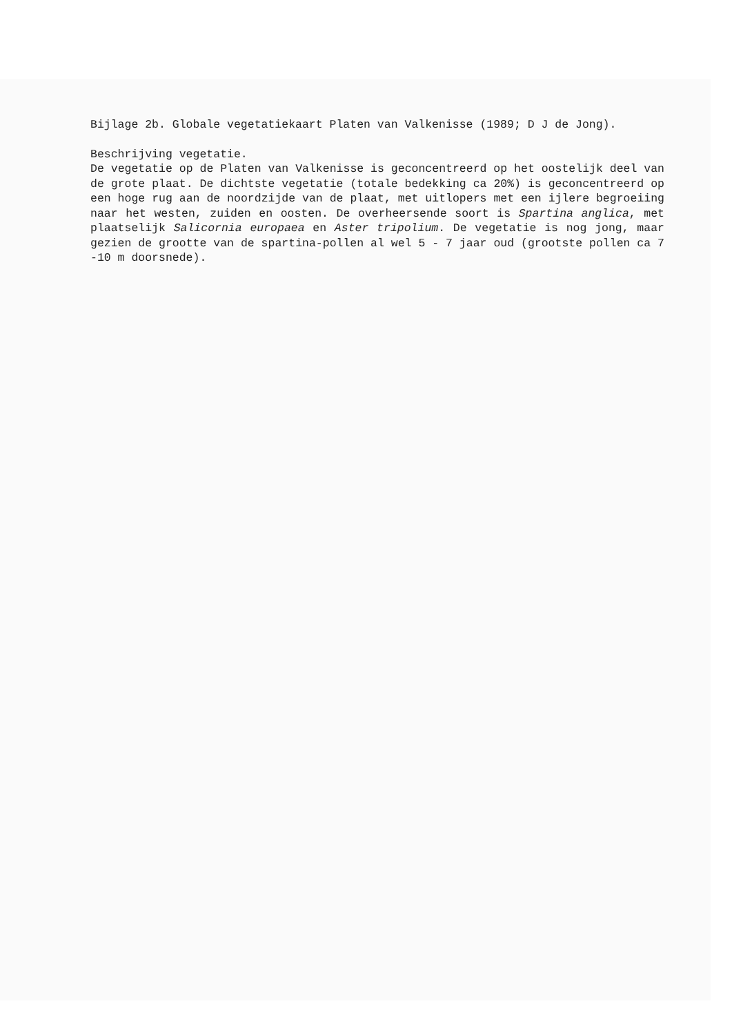Bijlage 2b. Globale vegetatiekaart Platen van Valkenisse (1989; D J de Jong).
Beschrijving vegetatie.
De vegetatie op de Platen van Valkenisse is geconcentreerd op het oostelijk deel van de grote plaat. De dichtste vegetatie (totale bedekking ca 20%) is geconcentreerd op een hoge rug aan de noordzijde van de plaat, met uitlopers met een ijlere begroeiing naar het westen, zuiden en oosten. De overheersende soort is Spartina anglica, met plaatselijk Salicornia europaea en Aster tripolium. De vegetatie is nog jong, maar gezien de grootte van de spartina-pollen al wel 5 - 7 jaar oud (grootste pollen ca 7 -10 m doorsnede).